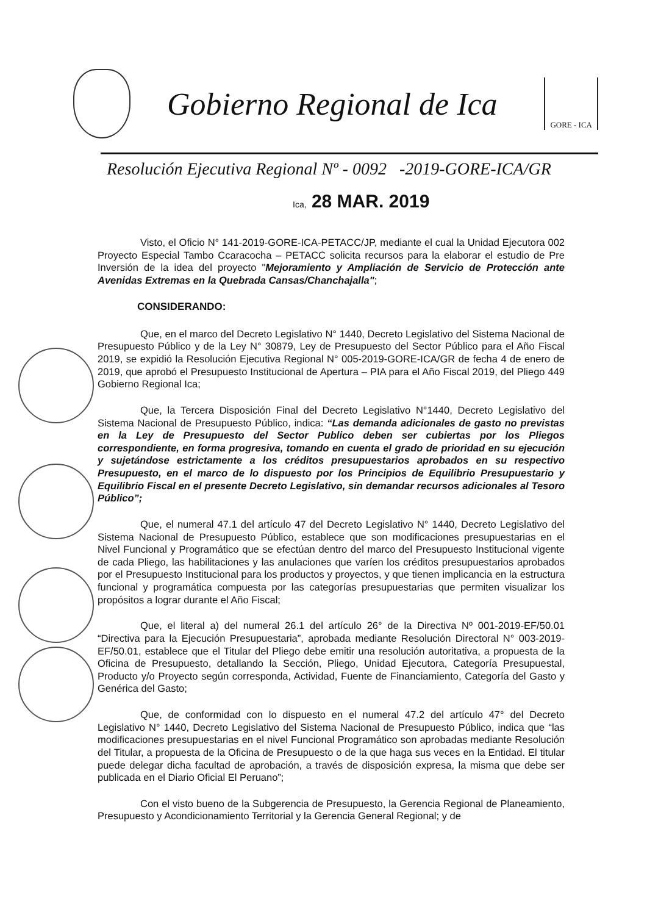Gobierno Regional de Ica
GORE - ICA
Resolución Ejecutiva Regional Nº - 0092 -2019-GORE-ICA/GR
Ica, 28 MAR. 2019
Visto, el Oficio N° 141-2019-GORE-ICA-PETACC/JP, mediante el cual la Unidad Ejecutora 002 Proyecto Especial Tambo Ccaracocha – PETACC solicita recursos para la elaborar el estudio de Pre Inversión de la idea del proyecto "Mejoramiento y Ampliación de Servicio de Protección ante Avenidas Extremas en la Quebrada Cansas/Chanchajalla";
CONSIDERANDO:
Que, en el marco del Decreto Legislativo N° 1440, Decreto Legislativo del Sistema Nacional de Presupuesto Público y de la Ley N° 30879, Ley de Presupuesto del Sector Público para el Año Fiscal 2019, se expidió la Resolución Ejecutiva Regional N° 005-2019-GORE-ICA/GR de fecha 4 de enero de 2019, que aprobó el Presupuesto Institucional de Apertura – PIA para el Año Fiscal 2019, del Pliego 449 Gobierno Regional Ica;
Que, la Tercera Disposición Final del Decreto Legislativo N°1440, Decreto Legislativo del Sistema Nacional de Presupuesto Público, indica: “Las demanda adicionales de gasto no previstas en la Ley de Presupuesto del Sector Publico deben ser cubiertas por los Pliegos correspondiente, en forma progresiva, tomando en cuenta el grado de prioridad en su ejecución y sujetándose estrictamente a los créditos presupuestarios aprobados en su respectivo Presupuesto, en el marco de lo dispuesto por los Principios de Equilibrio Presupuestario y Equilibrio Fiscal en el presente Decreto Legislativo, sin demandar recursos adicionales al Tesoro Público”;
Que, el numeral 47.1 del artículo 47 del Decreto Legislativo N° 1440, Decreto Legislativo del Sistema Nacional de Presupuesto Público, establece que son modificaciones presupuestarias en el Nivel Funcional y Programático que se efectúan dentro del marco del Presupuesto Institucional vigente de cada Pliego, las habilitaciones y las anulaciones que varíen los créditos presupuestarios aprobados por el Presupuesto Institucional para los productos y proyectos, y que tienen implicancia en la estructura funcional y programática compuesta por las categorías presupuestarias que permiten visualizar los propósitos a lograr durante el Año Fiscal;
Que, el literal a) del numeral 26.1 del artículo 26° de la Directiva Nº 001-2019-EF/50.01 “Directiva para la Ejecución Presupuestaria”, aprobada mediante Resolución Directoral N° 003-2019-EF/50.01, establece que el Titular del Pliego debe emitir una resolución autoritativa, a propuesta de la Oficina de Presupuesto, detallando la Sección, Pliego, Unidad Ejecutora, Categoría Presupuestal, Producto y/o Proyecto según corresponda, Actividad, Fuente de Financiamiento, Categoría del Gasto y Genérica del Gasto;
Que, de conformidad con lo dispuesto en el numeral 47.2 del artículo 47° del Decreto Legislativo N° 1440, Decreto Legislativo del Sistema Nacional de Presupuesto Público, indica que “las modificaciones presupuestarias en el nivel Funcional Programático son aprobadas mediante Resolución del Titular, a propuesta de la Oficina de Presupuesto o de la que haga sus veces en la Entidad. El titular puede delegar dicha facultad de aprobación, a través de disposición expresa, la misma que debe ser publicada en el Diario Oficial El Peruano”;
Con el visto bueno de la Subgerencia de Presupuesto, la Gerencia Regional de Planeamiento, Presupuesto y Acondicionamiento Territorial y la Gerencia General Regional; y de